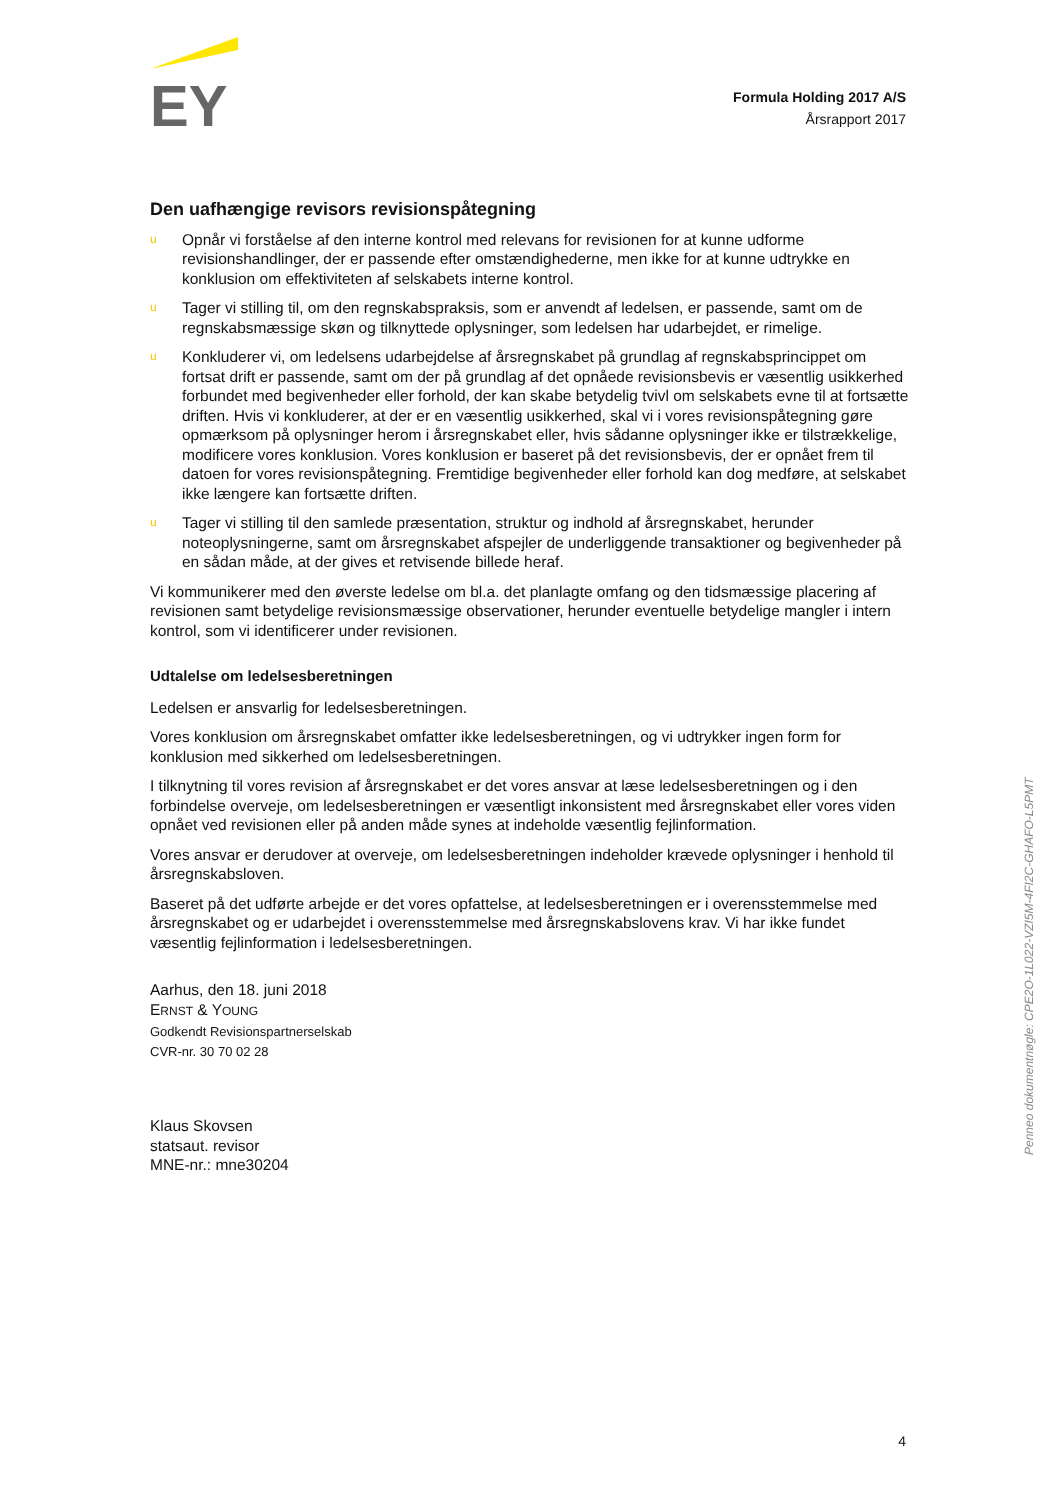EY
Formula Holding 2017 A/S
Årsrapport 2017
Den uafhængige revisors revisionspåtegning
u Opnår vi forståelse af den interne kontrol med relevans for revisionen for at kunne udforme revisionshandlinger, der er passende efter omstændighederne, men ikke for at kunne udtrykke en konklusion om effektiviteten af selskabets interne kontrol.
u Tager vi stilling til, om den regnskabspraksis, som er anvendt af ledelsen, er passende, samt om de regnskabsmæssige skøn og tilknyttede oplysninger, som ledelsen har udarbejdet, er rimelige.
u Konkluderer vi, om ledelsens udarbejdelse af årsregnskabet på grundlag af regnskabsprincippet om fortsat drift er passende, samt om der på grundlag af det opnåede revisionsbevis er væsentlig usikkerhed forbundet med begivenheder eller forhold, der kan skabe betydelig tvivl om selskabets evne til at fortsætte driften. Hvis vi konkluderer, at der er en væsentlig usikkerhed, skal vi i vores revisionspåtegning gøre opmærksom på oplysninger herom i årsregnskabet eller, hvis sådanne oplysninger ikke er tilstrækkelige, modificere vores konklusion. Vores konklusion er baseret på det revisionsbevis, der er opnået frem til datoen for vores revisionspåtegning. Fremtidige begivenheder eller forhold kan dog medføre, at selskabet ikke længere kan fortsætte driften.
u Tager vi stilling til den samlede præsentation, struktur og indhold af årsregnskabet, herunder noteoplysningerne, samt om årsregnskabet afspejler de underliggende transaktioner og begivenheder på en sådan måde, at der gives et retvisende billede heraf.
Vi kommunikerer med den øverste ledelse om bl.a. det planlagte omfang og den tidsmæssige placering af revisionen samt betydelige revisionsmæssige observationer, herunder eventuelle betydelige mangler i intern kontrol, som vi identificerer under revisionen.
Udtalelse om ledelsesberetningen
Ledelsen er ansvarlig for ledelsesberetningen.
Vores konklusion om årsregnskabet omfatter ikke ledelsesberetningen, og vi udtrykker ingen form for konklusion med sikkerhed om ledelsesberetningen.
I tilknytning til vores revision af årsregnskabet er det vores ansvar at læse ledelsesberetningen og i den forbindelse overveje, om ledelsesberetningen er væsentligt inkonsistent med årsregnskabet eller vores viden opnået ved revisionen eller på anden måde synes at indeholde væsentlig fejlinformation.
Vores ansvar er derudover at overveje, om ledelsesberetningen indeholder krævede oplysninger i henhold til årsregnskabsloven.
Baseret på det udførte arbejde er det vores opfattelse, at ledelsesberetningen er i overensstemmelse med årsregnskabet og er udarbejdet i overensstemmelse med årsregnskabslovens krav. Vi har ikke fundet væsentlig fejlinformation i ledelsesberetningen.
Aarhus, den 18. juni 2018
ERNST & YOUNG
Godkendt Revisionspartnerselskab
CVR-nr. 30 70 02 28
Klaus Skovsen
statsaut. revisor
MNE-nr.: mne30204
Penneo dokumentnøgle: CPE2O-1L022-VZI5M-4FI2C-GHAFO-L5PMT
4